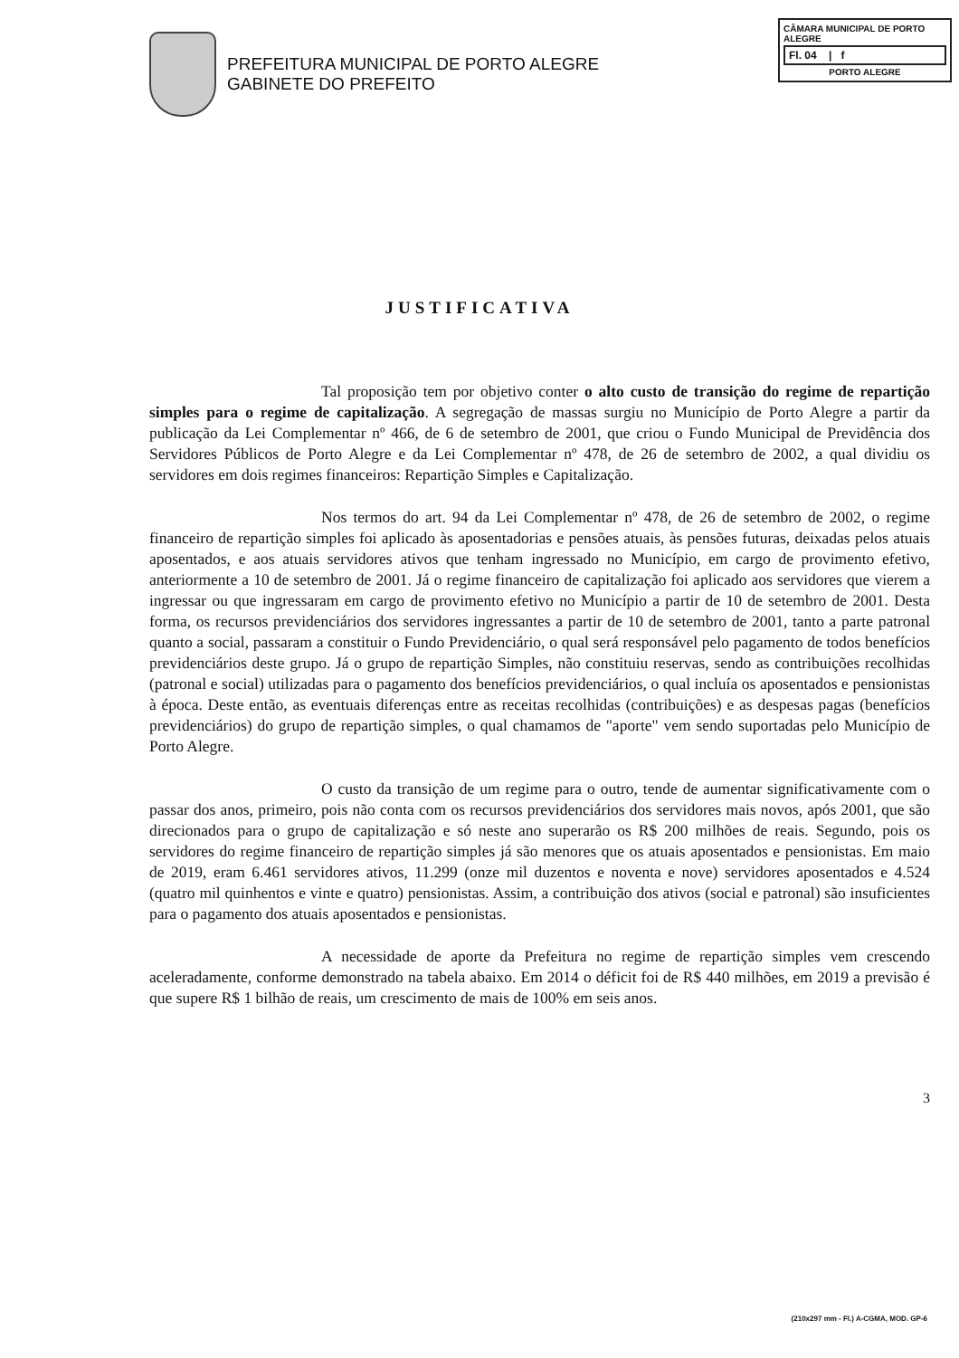PREFEITURA MUNICIPAL DE PORTO ALEGRE
GABINETE DO PREFEITO
CÂMARA MUNICIPAL DE PORTO ALEGRE
Fl. 04 | f
PORTO ALEGRE
JUSTIFICATIVA
Tal proposição tem por objetivo conter o alto custo de transição do regime de repartição simples para o regime de capitalização. A segregação de massas surgiu no Município de Porto Alegre a partir da publicação da Lei Complementar nº 466, de 6 de setembro de 2001, que criou o Fundo Municipal de Previdência dos Servidores Públicos de Porto Alegre e da Lei Complementar nº 478, de 26 de setembro de 2002, a qual dividiu os servidores em dois regimes financeiros: Repartição Simples e Capitalização.
Nos termos do art. 94 da Lei Complementar nº 478, de 26 de setembro de 2002, o regime financeiro de repartição simples foi aplicado às aposentadorias e pensões atuais, às pensões futuras, deixadas pelos atuais aposentados, e aos atuais servidores ativos que tenham ingressado no Município, em cargo de provimento efetivo, anteriormente a 10 de setembro de 2001. Já o regime financeiro de capitalização foi aplicado aos servidores que vierem a ingressar ou que ingressaram em cargo de provimento efetivo no Município a partir de 10 de setembro de 2001. Desta forma, os recursos previdenciários dos servidores ingressantes a partir de 10 de setembro de 2001, tanto a parte patronal quanto a social, passaram a constituir o Fundo Previdenciário, o qual será responsável pelo pagamento de todos benefícios previdenciários deste grupo. Já o grupo de repartição Simples, não constituiu reservas, sendo as contribuições recolhidas (patronal e social) utilizadas para o pagamento dos benefícios previdenciários, o qual incluía os aposentados e pensionistas à época. Deste então, as eventuais diferenças entre as receitas recolhidas (contribuições) e as despesas pagas (benefícios previdenciários) do grupo de repartição simples, o qual chamamos de "aporte" vem sendo suportadas pelo Município de Porto Alegre.
O custo da transição de um regime para o outro, tende de aumentar significativamente com o passar dos anos, primeiro, pois não conta com os recursos previdenciários dos servidores mais novos, após 2001, que são direcionados para o grupo de capitalização e só neste ano superarão os R$ 200 milhões de reais. Segundo, pois os servidores do regime financeiro de repartição simples já são menores que os atuais aposentados e pensionistas. Em maio de 2019, eram 6.461 servidores ativos, 11.299 (onze mil duzentos e noventa e nove) servidores aposentados e 4.524 (quatro mil quinhentos e vinte e quatro) pensionistas. Assim, a contribuição dos ativos (social e patronal) são insuficientes para o pagamento dos atuais aposentados e pensionistas.
A necessidade de aporte da Prefeitura no regime de repartição simples vem crescendo aceleradamente, conforme demonstrado na tabela abaixo. Em 2014 o déficit foi de R$ 440 milhões, em 2019 a previsão é que supere R$ 1 bilhão de reais, um crescimento de mais de 100% em seis anos.
3
(210x297 mm - Fl.) A-CGMA, MOD. GP-6